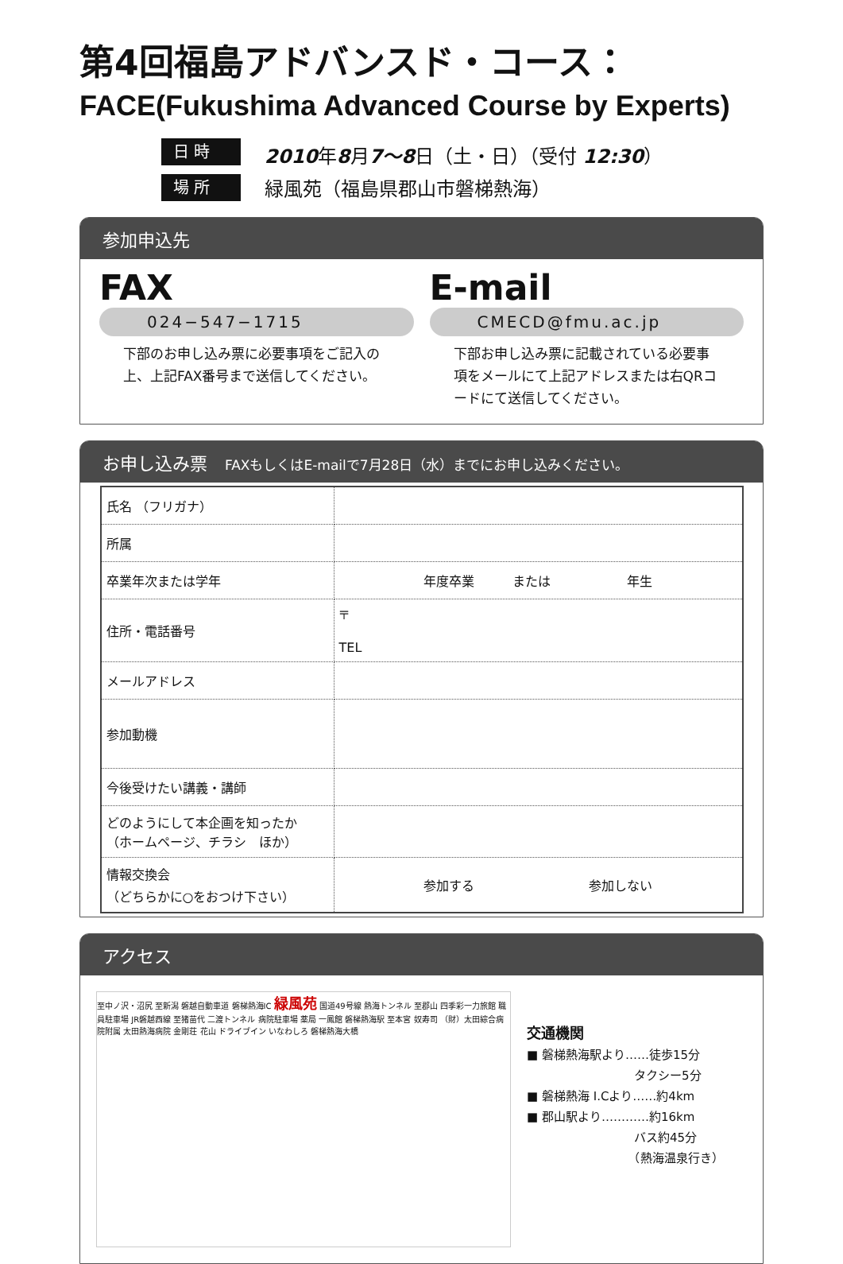第4回福島アドバンスド・コース：
FACE(Fukushima Advanced Course by Experts)
日 時
2010年8月7～8日（土・日）（受付 12:30）
場 所
緑風苑（福島県郡山市磐梯熱海）
参加申込先
FAX
024−547−1715
下部のお申し込み票に必要事項をご記入の上、上記FAX番号まで送信してください。
E-mail
CMECD@fmu.ac.jp
下部お申し込み票に記載されている必要事項をメールにて上記アドレスまたは右QRコードにて送信してください。
お申し込み票　FAXもしくはE-mailで7月28日（水）までにお申し込みください。
| 氏名 （フリガナ） | |
| 所属 | |
| 卒業年次または学年 | 年度卒業 または 年生 |
| 住所・電話番号 | 〒 TEL |
| メールアドレス | |
| 参加動機 | |
| 今後受けたい講義・講師 | |
| どのようにして本企画を知ったか （ホームページ、チラシ ほか） | |
| 情報交換会 （どちらかに○をおつけ下さい） | 参加する 参加しない |
アクセス
至中ノ沢・沼尻 至新潟 磐越自動車道 磐梯熱海IC 緑風苑 国道49号線 熱海トンネル 至郡山 四季彩一力旅館 職員駐車場 JR磐越西線 至猪苗代 二渡トンネル 病院駐車場 薬局 一鳳館 磐梯熱海駅 至本宮 奴寿司 （財）太田綜合病院附属 太田熱海病院 金剛荘 花山 ドライブイン いなわしろ 磐梯熱海大橋
交通機関
■ 磐梯熱海駅より……徒歩15分
　　　　　　　　　タクシー5分
■ 磐梯熱海 I.Cより……約4km
■ 郡山駅より…………約16km
　　　　　　　　　バス約45分
　　　　　　　　　（熱海温泉行き）